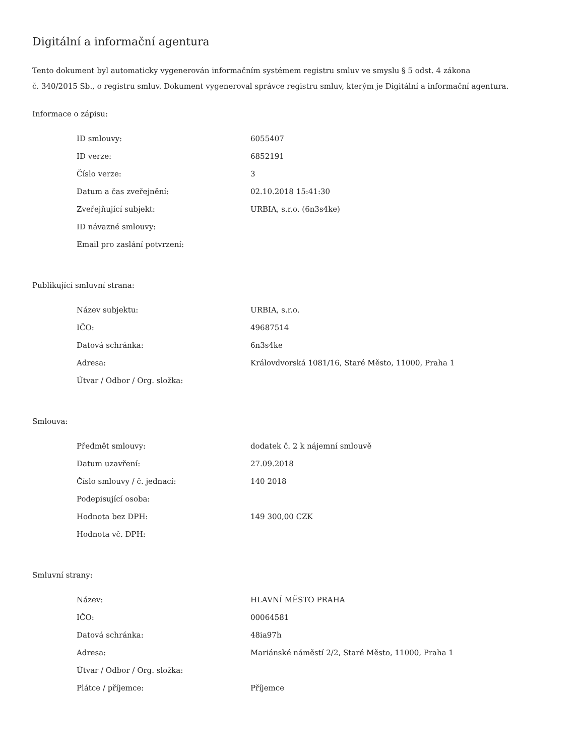Digitální a informační agentura
Tento dokument byl automaticky vygenerován informačním systémem registru smluv ve smyslu § 5 odst. 4 zákona
č. 340/2015 Sb., o registru smluv. Dokument vygeneroval správce registru smluv, kterým je Digitální a informační agentura.
Informace o zápisu:
| ID smlouvy: | 6055407 |
| ID verze: | 6852191 |
| Číslo verze: | 3 |
| Datum a čas zveřejnění: | 02.10.2018 15:41:30 |
| Zveřejňující subjekt: | URBIA, s.r.o. (6n3s4ke) |
| ID návazné smlouvy: | |
| Email pro zaslání potvrzení: | |
Publikující smluvní strana:
| Název subjektu: | URBIA, s.r.o. |
| IČO: | 49687514 |
| Datová schránka: | 6n3s4ke |
| Adresa: | Královdvorská 1081/16, Staré Město, 11000, Praha 1 |
| Útvar / Odbor / Org. složka: | |
Smlouva:
| Předmět smlouvy: | dodatek č. 2 k nájemní smlouvě |
| Datum uzavření: | 27.09.2018 |
| Číslo smlouvy / č. jednací: | 140 2018 |
| Podepisující osoba: | |
| Hodnota bez DPH: | 149 300,00 CZK |
| Hodnota vč. DPH: | |
Smluvní strany:
| Název: | HLAVNÍ MĚSTO PRAHA |
| IČO: | 00064581 |
| Datová schránka: | 48ia97h |
| Adresa: | Mariánské náměstí 2/2, Staré Město, 11000, Praha 1 |
| Útvar / Odbor / Org. složka: | |
| Plátce / příjemce: | Příjemce |